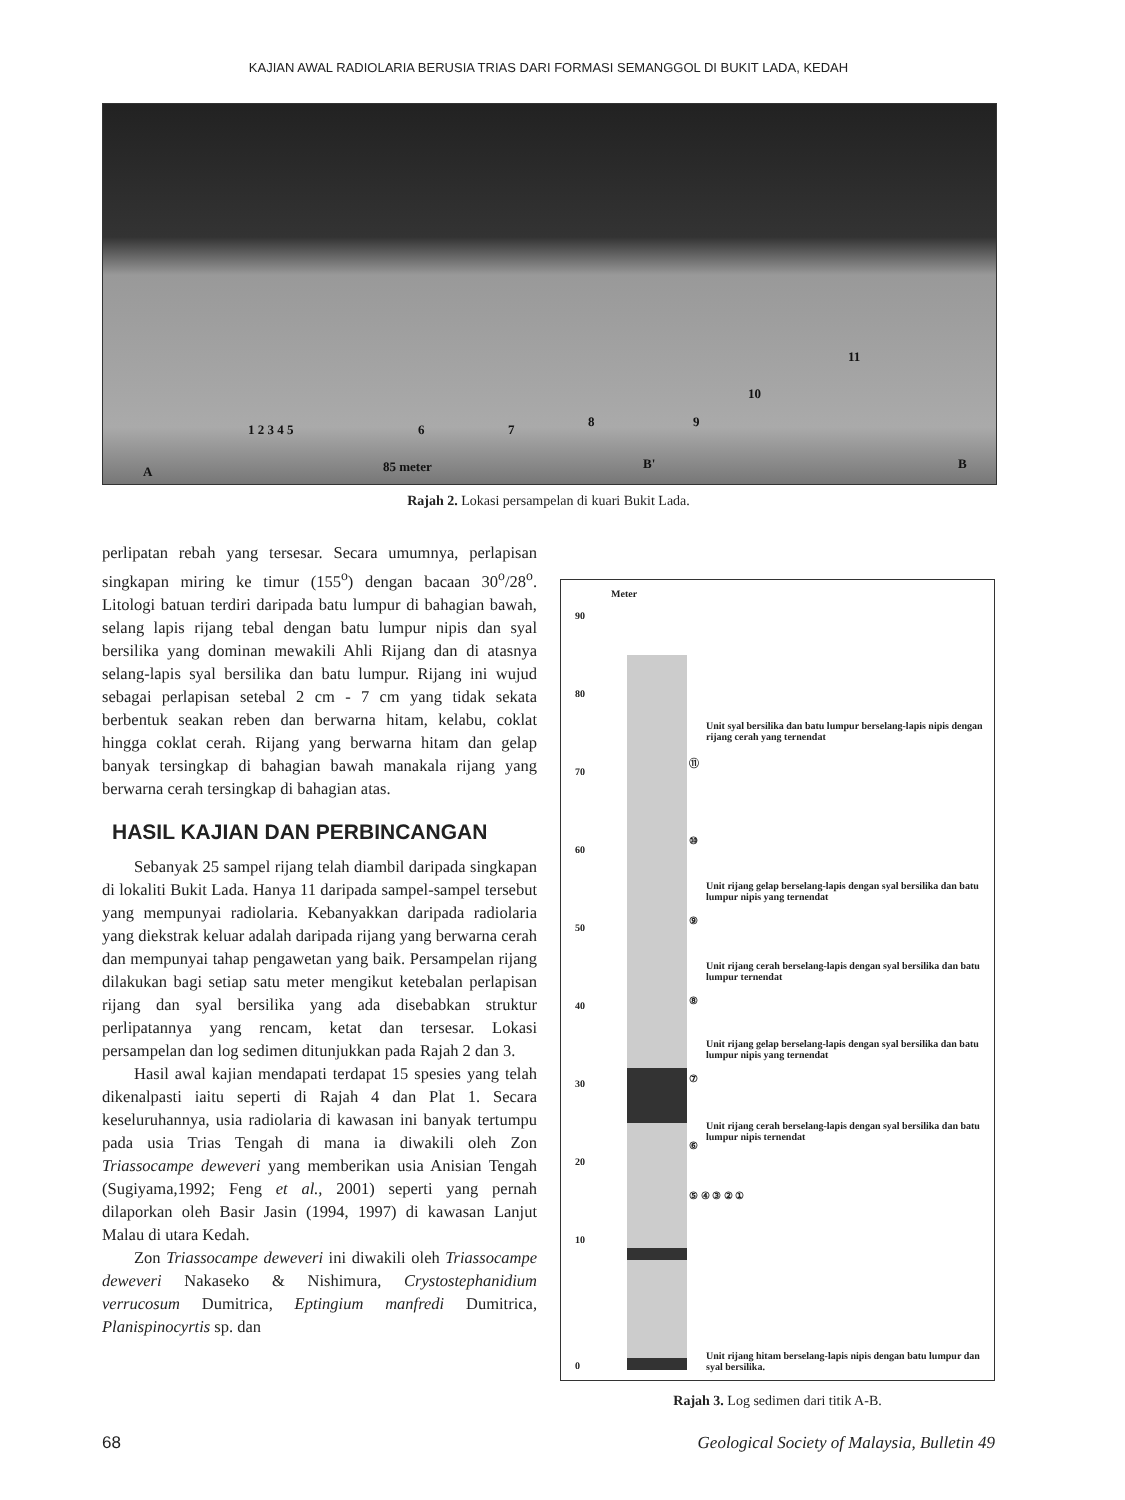KAJIAN AWAL RADIOLARIA BERUSIA TRIAS DARI FORMASI SEMANGGOL DI BUKIT LADA, KEDAH
1 2 3 4 5 6 7
8 9
10
11
A 85 meter B' B
Rajah 2. Lokasi persampelan di kuari Bukit Lada.
perlipatan rebah yang tersesar. Secara umumnya, perlapisan singkapan miring ke timur (155<sup>o</sup>) dengan bacaan 30<sup>o</sup>/28<sup>o</sup>. Litologi batuan terdiri daripada batu lumpur di bahagian bawah, selang lapis rijang tebal dengan batu lumpur nipis dan syal bersilika yang dominan mewakili Ahli Rijang dan di atasnya selang-lapis syal bersilika dan batu lumpur. Rijang ini wujud sebagai perlapisan setebal 2 cm - 7 cm yang tidak sekata berbentuk seakan reben dan berwarna hitam, kelabu, coklat hingga coklat cerah. Rijang yang berwarna hitam dan gelap banyak tersingkap di bahagian bawah manakala rijang yang berwarna cerah tersingkap di bahagian atas.
HASIL KAJIAN DAN PERBINCANGAN
Sebanyak 25 sampel rijang telah diambil daripada singkapan di lokaliti Bukit Lada. Hanya 11 daripada sampel-sampel tersebut yang mempunyai radiolaria. Kebanyakkan daripada radiolaria yang diekstrak keluar adalah daripada rijang yang berwarna cerah dan mempunyai tahap pengawetan yang baik. Persampelan rijang dilakukan bagi setiap satu meter mengikut ketebalan perlapisan rijang dan syal bersilika yang ada disebabkan struktur perlipatannya yang rencam, ketat dan tersesar. Lokasi persampelan dan log sedimen ditunjukkan pada Rajah 2 dan 3.
Hasil awal kajian mendapati terdapat 15 spesies yang telah dikenalpasti iaitu seperti di Rajah 4 dan Plat 1. Secara keseluruhannya, usia radiolaria di kawasan ini banyak tertumpu pada usia Trias Tengah di mana ia diwakili oleh Zon Triassocampe deweveri yang memberikan usia Anisian Tengah (Sugiyama,1992; Feng et al., 2001) seperti yang pernah dilaporkan oleh Basir Jasin (1994, 1997) di kawasan Lanjut Malau di utara Kedah.
Zon Triassocampe deweveri ini diwakili oleh Triassocampe deweveri Nakaseko & Nishimura, Crystostephanidium verrucosum Dumitrica, Eptingium manfredi Dumitrica, Planispinocyrtis sp. dan
Meter
90
80
70
60
50
40
30
20
10
0
Unit syal bersilika dan batu lumpur berselang-lapis nipis dengan rijang cerah yang ternendat
⑪
⑩
Unit rijang gelap berselang-lapis dengan syal bersilika dan batu lumpur nipis yang ternendat
⑨
Unit rijang cerah berselang-lapis dengan syal bersilika dan batu lumpur ternendat
⑧
Unit rijang gelap berselang-lapis dengan syal bersilika dan batu lumpur nipis yang ternendat
⑦
Unit rijang cerah berselang-lapis dengan syal bersilika dan batu lumpur nipis ternendat
⑥
⑤ ④ ③ ② ①
Unit rijang hitam berselang-lapis nipis dengan batu lumpur dan syal bersilika.
Rajah 3. Log sedimen dari titik A-B.
68 Geological Society of Malaysia, Bulletin 49